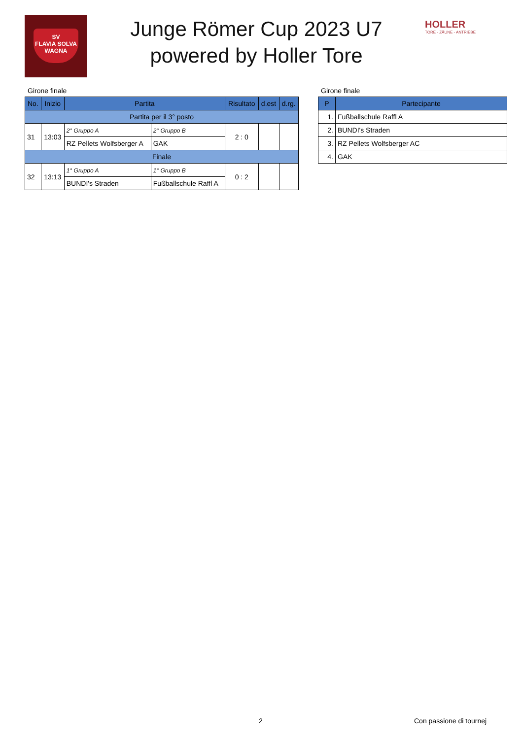SV
FLAVIA SOLVA
WAGNA
Junge Römer Cup 2023 U7
powered by Holler Tore
HOLLER
TORE - ZÄUNE - ANTRIEBE
Girone finale
| No. | Inizio | Partita | | Risultato | d.est | d.rg. |
| --- | --- | --- | --- | --- | --- | --- |
| Partita per il 3° posto | | | | | | |
| 31 | 13:03 | 2° Gruppo A | 2° Gruppo B | 2 : 0 | | |
| | | RZ Pellets Wolfsberger A | GAK | | | |
| Finale | | | | | | |
| 32 | 13:13 | 1° Gruppo A | 1° Gruppo B | 0 : 2 | | |
| | | BUNDI's Straden | Fußballschule Raffl A | | | |
Girone finale
| P | Partecipante |
| --- | --- |
| 1. | Fußballschule Raffl A |
| 2. | BUNDI's Straden |
| 3. | RZ Pellets Wolfsberger AC |
| 4. | GAK |
2 Con passione di tournej